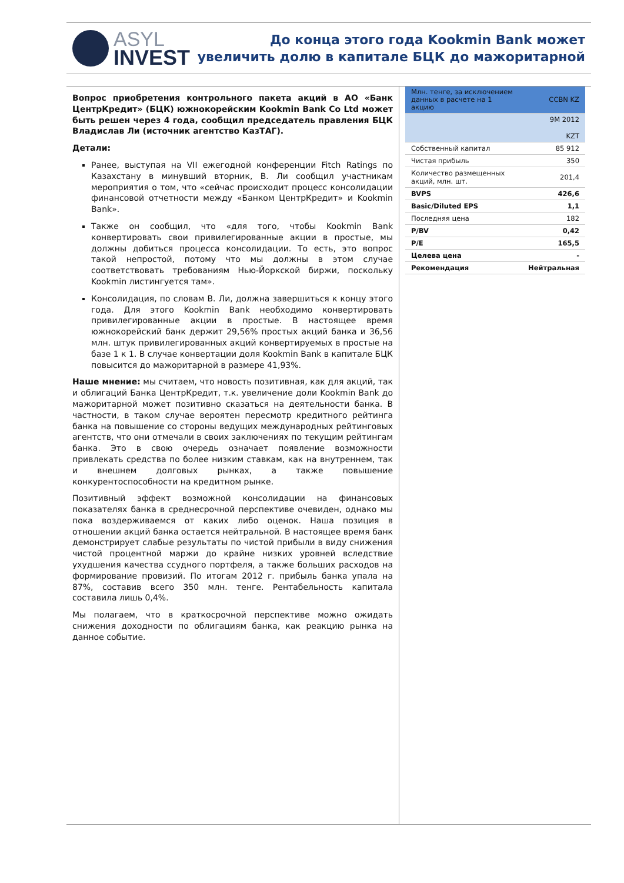ASYL
INVEST
До конца этого года Kookmin Bank может
увеличить долю в капитале БЦК до мажоритарной
Вопрос приобретения контрольного пакета акций в АО «Банк ЦентрКредит» (БЦК) южнокорейским Kookmin Bank Co Ltd может быть решен через 4 года, сообщил председатель правления БЦК Владислав Ли (источник агентство КазТАГ).
Детали:
Ранее, выступая на VII ежегодной конференции Fitch Ratings по Казахстану в минувший вторник, В. Ли сообщил участникам мероприятия о том, что «сейчас происходит процесс консолидации финансовой отчетности между «Банком ЦентрКредит» и Kookmin Bank».
Также он сообщил, что «для того, чтобы Kookmin Bank конвертировать свои привилегированные акции в простые, мы должны добиться процесса консолидации. То есть, это вопрос такой непростой, потому что мы должны в этом случае соответствовать требованиям Нью-Йоркской биржи, поскольку Kookmin листингуется там».
Консолидация, по словам В. Ли, должна завершиться к концу этого года. Для этого Kookmin Bank необходимо конвертировать привилегированные акции в простые. В настоящее время южнокорейский банк держит 29,56% простых акций банка и 36,56 млн. штук привилегированных акций конвертируемых в простые на базе 1 к 1. В случае конвертации доля Kookmin Bank в капитале БЦК повысится до мажоритарной в размере 41,93%.
Наше мнение: мы считаем, что новость позитивная, как для акций, так и облигаций Банка ЦентрКредит, т.к. увеличение доли Kookmin Bank до мажоритарной может позитивно сказаться на деятельности банка. В частности, в таком случае вероятен пересмотр кредитного рейтинга банка на повышение со стороны ведущих международных рейтинговых агентств, что они отмечали в своих заключениях по текущим рейтингам банка. Это в свою очередь означает появление возможности привлекать средства по более низким ставкам, как на внутреннем, так и внешнем долговых рынках, а также повышение конкурентоспособности на кредитном рынке.
Позитивный эффект возможной консолидации на финансовых показателях банка в среднесрочной перспективе очевиден, однако мы пока воздерживаемся от каких либо оценок. Наша позиция в отношении акций банка остается нейтральной. В настоящее время банк демонстрирует слабые результаты по чистой прибыли в виду снижения чистой процентной маржи до крайне низких уровней вследствие ухудшения качества ссудного портфеля, а также больших расходов на формирование провизий. По итогам 2012 г. прибыль банка упала на 87%, составив всего 350 млн. тенге. Рентабельность капитала составила лишь 0,4%.
Мы полагаем, что в краткосрочной перспективе можно ожидать снижения доходности по облигациям банка, как реакцию рынка на данное событие.
| Млн. тенге, за исключением данных в расчете на 1 акцию | CCBN KZ |
| --- | --- |
| | 9M 2012 KZT |
| Собственный капитал | 85 912 |
| Чистая прибыль | 350 |
| Количество размещенных акций, млн. шт. | 201,4 |
| BVPS | 426,6 |
| Basic/Diluted EPS | 1,1 |
| Последняя цена | 182 |
| P/BV | 0,42 |
| P/E | 165,5 |
| Целева цена | - |
| Рекомендация | Нейтральная |